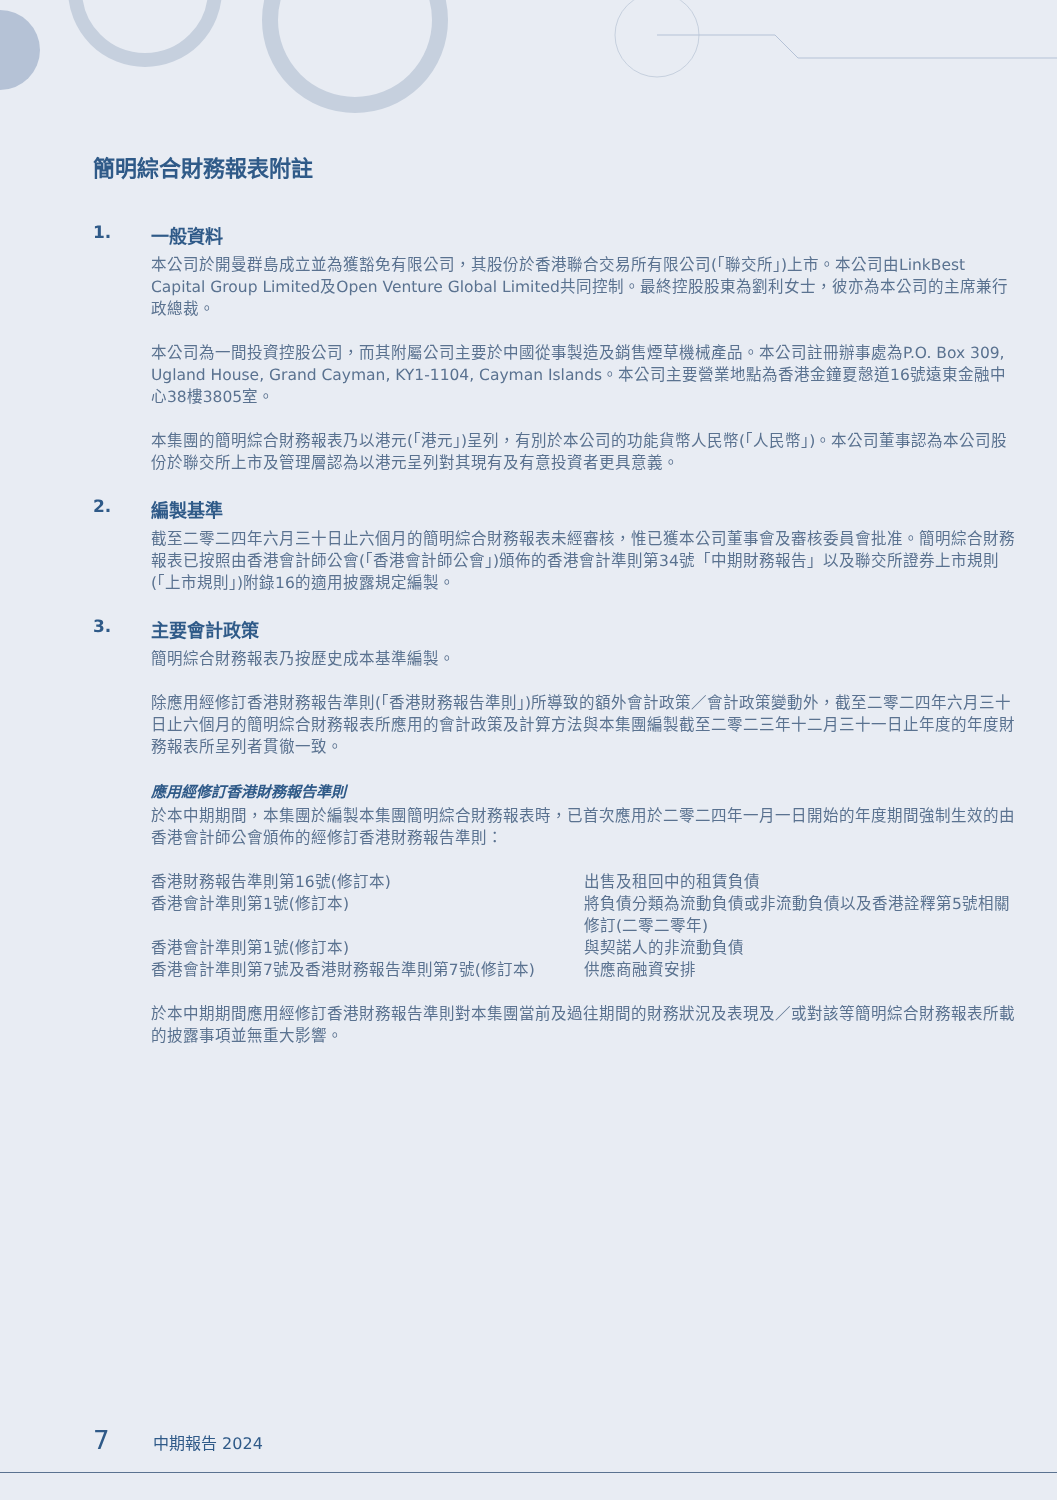簡明綜合財務報表附註
1. 一般資料
本公司於開曼群島成立並為獲豁免有限公司，其股份於香港聯合交易所有限公司(「聯交所」)上市。本公司由LinkBest Capital Group Limited及Open Venture Global Limited共同控制。最終控股股東為劉利女士，彼亦為本公司的主席兼行政總裁。
本公司為一間投資控股公司，而其附屬公司主要於中國從事製造及銷售煙草機械產品。本公司註冊辦事處為P.O. Box 309, Ugland House, Grand Cayman, KY1-1104, Cayman Islands。本公司主要營業地點為香港金鐘夏慤道16號遠東金融中心38樓3805室。
本集團的簡明綜合財務報表乃以港元(「港元」)呈列，有別於本公司的功能貨幣人民幣(「人民幣」)。本公司董事認為本公司股份於聯交所上市及管理層認為以港元呈列對其現有及有意投資者更具意義。
2. 編製基準
截至二零二四年六月三十日止六個月的簡明綜合財務報表未經審核，惟已獲本公司董事會及審核委員會批准。簡明綜合財務報表已按照由香港會計師公會(「香港會計師公會」)頒佈的香港會計準則第34號「中期財務報告」以及聯交所證券上市規則(「上市規則」)附錄16的適用披露規定編製。
3. 主要會計政策
簡明綜合財務報表乃按歷史成本基準編製。
除應用經修訂香港財務報告準則(「香港財務報告準則」)所導致的額外會計政策／會計政策變動外，截至二零二四年六月三十日止六個月的簡明綜合財務報表所應用的會計政策及計算方法與本集團編製截至二零二三年十二月三十一日止年度的年度財務報表所呈列者貫徹一致。
應用經修訂香港財務報告準則
於本中期期間，本集團於編製本集團簡明綜合財務報表時，已首次應用於二零二四年一月一日開始的年度期間強制生效的由香港會計師公會頒佈的經修訂香港財務報告準則：
| 香港財務報告準則第16號(修訂本) | 出售及租回中的租賃負債 |
| 香港會計準則第1號(修訂本) | 將負債分類為流動負債或非流動負債以及香港詮釋第5號相關修訂(二零二零年) |
| 香港會計準則第1號(修訂本) | 與契諾人的非流動負債 |
| 香港會計準則第7號及香港財務報告準則第7號(修訂本) | 供應商融資安排 |
於本中期期間應用經修訂香港財務報告準則對本集團當前及過往期間的財務狀況及表現及／或對該等簡明綜合財務報表所載的披露事項並無重大影響。
7 中期報告 2024